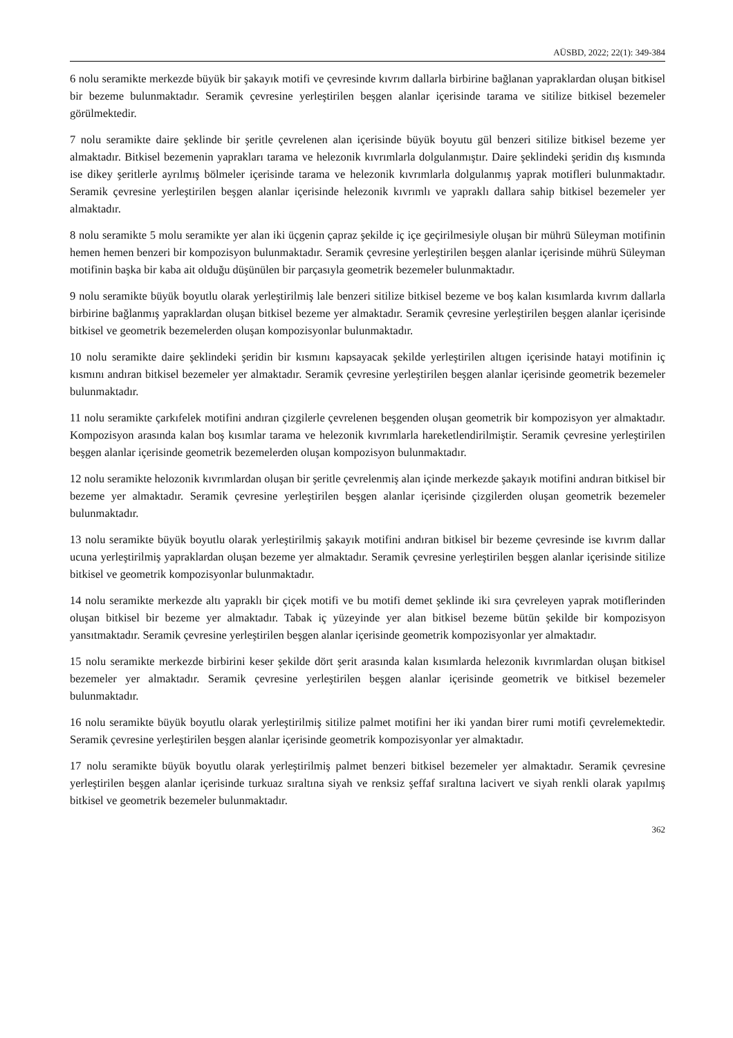AÜSBD, 2022; 22(1): 349-384
6 nolu seramikte merkezde büyük bir şakayık motifi ve çevresinde kıvrım dallarla birbirine bağlanan yapraklardan oluşan bitkisel bir bezeme bulunmaktadır. Seramik çevresine yerleştirilen beşgen alanlar içerisinde tarama ve sitilize bitkisel bezemeler görülmektedir.
7 nolu seramikte daire şeklinde bir şeritle çevrelenen alan içerisinde büyük boyutu gül benzeri sitilize bitkisel bezeme yer almaktadır. Bitkisel bezemenin yaprakları tarama ve helezonik kıvrımlarla dolgulanmıştır. Daire şeklindeki şeridin dış kısmında ise dikey şeritlerle ayrılmış bölmeler içerisinde tarama ve helezonik kıvrımlarla dolgulanmış yaprak motifleri bulunmaktadır. Seramik çevresine yerleştirilen beşgen alanlar içerisinde helezonik kıvrımlı ve yapraklı dallara sahip bitkisel bezemeler yer almaktadır.
8 nolu seramikte 5 molu seramikte yer alan iki üçgenin çapraz şekilde iç içe geçirilmesiyle oluşan bir mührü Süleyman motifinin hemen hemen benzeri bir kompozisyon bulunmaktadır. Seramik çevresine yerleştirilen beşgen alanlar içerisinde mührü Süleyman motifinin başka bir kaba ait olduğu düşünülen bir parçasıyla geometrik bezemeler bulunmaktadır.
9 nolu seramikte büyük boyutlu olarak yerleştirilmiş lale benzeri sitilize bitkisel bezeme ve boş kalan kısımlarda kıvrım dallarla birbirine bağlanmış yapraklardan oluşan bitkisel bezeme yer almaktadır. Seramik çevresine yerleştirilen beşgen alanlar içerisinde bitkisel ve geometrik bezemelerden oluşan kompozisyonlar bulunmaktadır.
10 nolu seramikte daire şeklindeki şeridin bir kısmını kapsayacak şekilde yerleştirilen altıgen içerisinde hatayi motifinin iç kısmını andıran bitkisel bezemeler yer almaktadır. Seramik çevresine yerleştirilen beşgen alanlar içerisinde geometrik bezemeler bulunmaktadır.
11 nolu seramikte çarkıfelek motifini andıran çizgilerle çevrelenen beşgenden oluşan geometrik bir kompozisyon yer almaktadır. Kompozisyon arasında kalan boş kısımlar tarama ve helezonik kıvrımlarla hareketlendirilmiştir. Seramik çevresine yerleştirilen beşgen alanlar içerisinde geometrik bezemelerden oluşan kompozisyon bulunmaktadır.
12 nolu seramikte helozonik kıvrımlardan oluşan bir şeritle çevrelenmiş alan içinde merkezde şakayık motifini andıran bitkisel bir bezeme yer almaktadır. Seramik çevresine yerleştirilen beşgen alanlar içerisinde çizgilerden oluşan geometrik bezemeler bulunmaktadır.
13 nolu seramikte büyük boyutlu olarak yerleştirilmiş şakayık motifini andıran bitkisel bir bezeme çevresinde ise kıvrım dallar ucuna yerleştirilmiş yapraklardan oluşan bezeme yer almaktadır. Seramik çevresine yerleştirilen beşgen alanlar içerisinde sitilize bitkisel ve geometrik kompozisyonlar bulunmaktadır.
14 nolu seramikte merkezde altı yapraklı bir çiçek motifi ve bu motifi demet şeklinde iki sıra çevreleyen yaprak motiflerinden oluşan bitkisel bir bezeme yer almaktadır. Tabak iç yüzeyinde yer alan bitkisel bezeme bütün şekilde bir kompozisyon yansıtmaktadır. Seramik çevresine yerleştirilen beşgen alanlar içerisinde geometrik kompozisyonlar yer almaktadır.
15 nolu seramikte merkezde birbirini keser şekilde dört şerit arasında kalan kısımlarda helezonik kıvrımlardan oluşan bitkisel bezemeler yer almaktadır. Seramik çevresine yerleştirilen beşgen alanlar içerisinde geometrik ve bitkisel bezemeler bulunmaktadır.
16 nolu seramikte büyük boyutlu olarak yerleştirilmiş sitilize palmet motifini her iki yandan birer rumi motifi çevrelemektedir. Seramik çevresine yerleştirilen beşgen alanlar içerisinde geometrik kompozisyonlar yer almaktadır.
17 nolu seramikte büyük boyutlu olarak yerleştirilmiş palmet benzeri bitkisel bezemeler yer almaktadır. Seramik çevresine yerleştirilen beşgen alanlar içerisinde turkuaz sıraltına siyah ve renksiz şeffaf sıraltına lacivert ve siyah renkli olarak yapılmış bitkisel ve geometrik bezemeler bulunmaktadır.
362